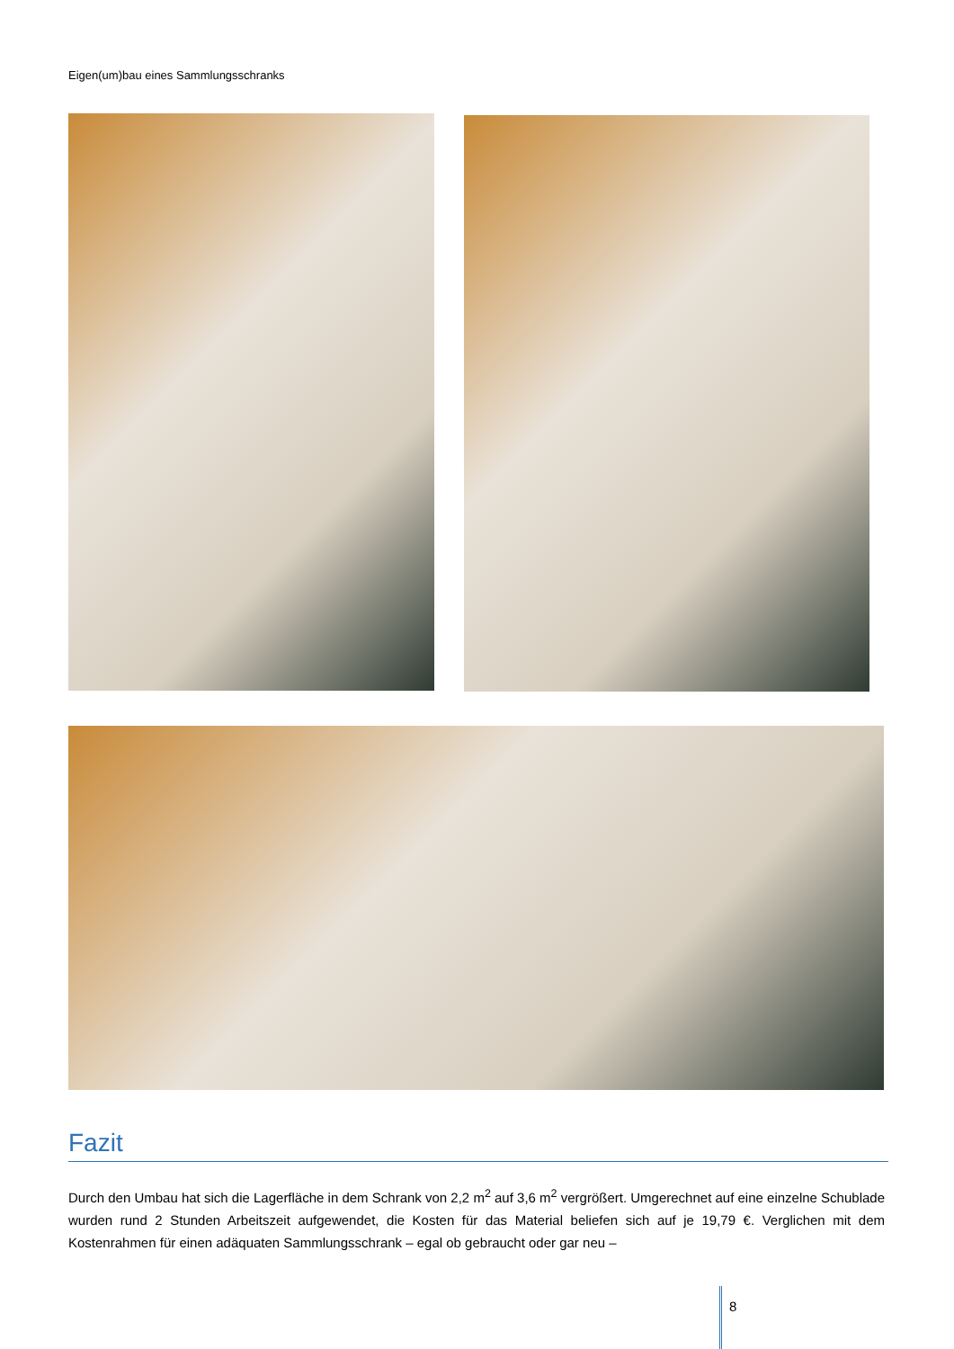Eigen(um)bau eines Sammlungsschranks
Fazit
Durch den Umbau hat sich die Lagerfläche in dem Schrank von 2,2 m<sup>2</sup> auf 3,6 m<sup>2</sup> vergrößert. Umgerechnet auf eine einzelne Schublade wurden rund 2 Stunden Arbeitszeit aufgewendet, die Kosten für das Material beliefen sich auf je 19,79 €. Verglichen mit dem Kostenrahmen für einen adäquaten Sammlungsschrank – egal ob gebraucht oder gar neu –
8